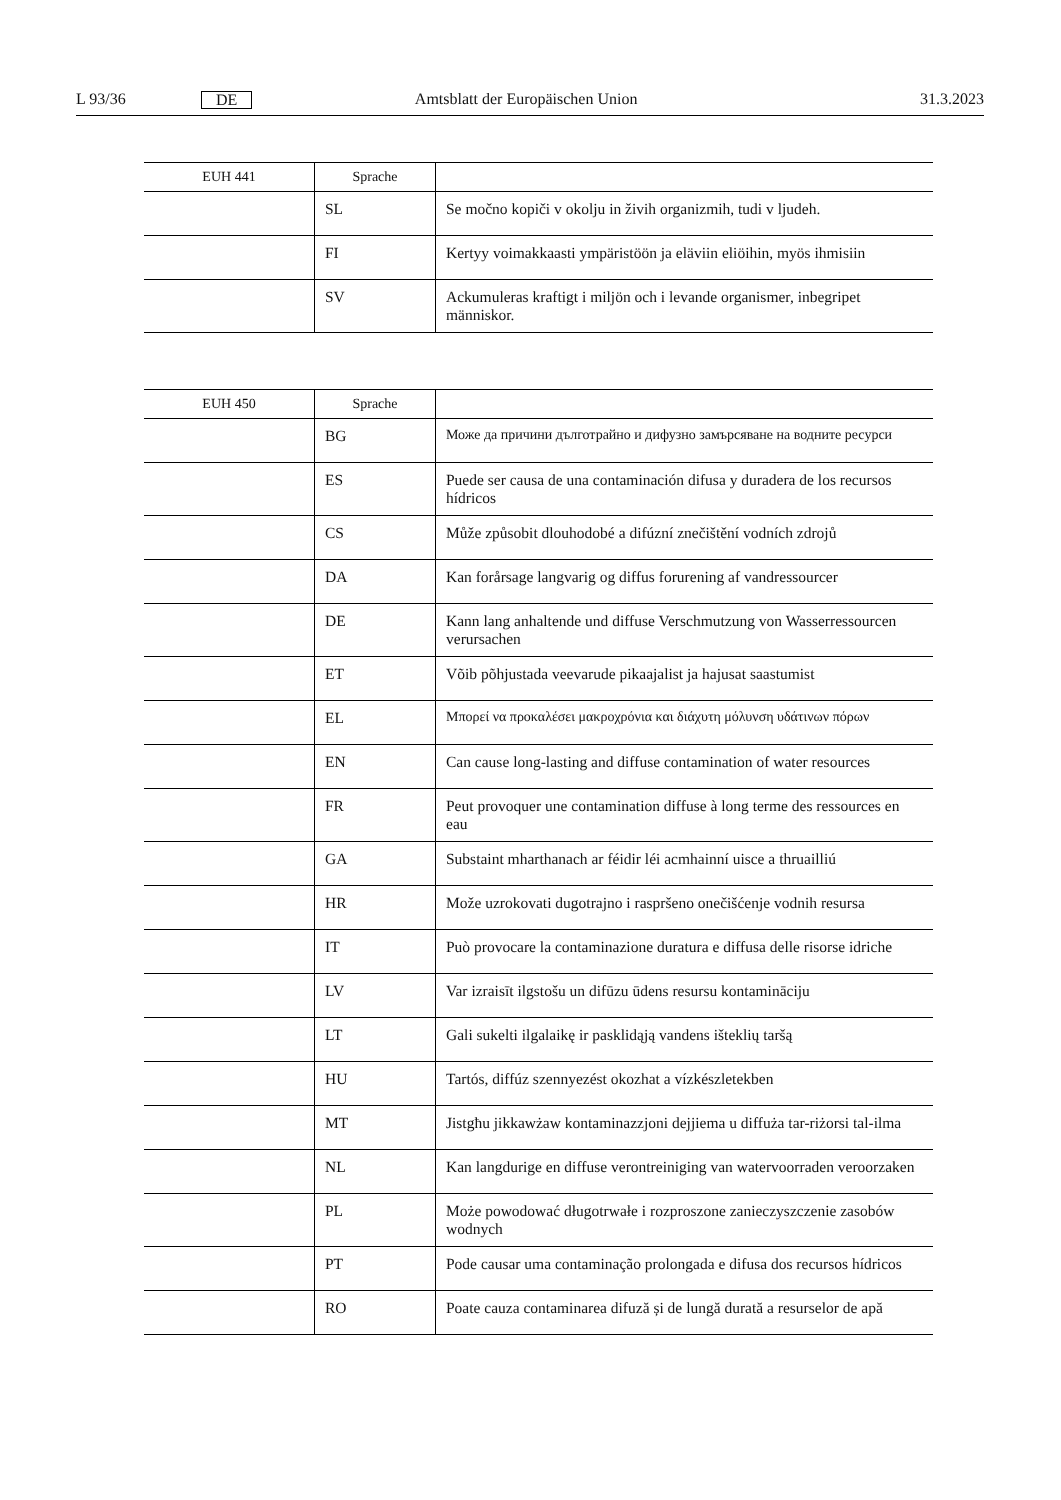L 93/36 DE Amtsblatt der Europäischen Union 31.3.2023
| EUH 441 | Sprache | |
| --- | --- | --- |
| | SL | Se močno kopiči v okolju in živih organizmih, tudi v ljudeh. |
| | FI | Kertyy voimakkaasti ympäristöön ja eläviin eliöihin, myös ihmisiin |
| | SV | Ackumuleras kraftigt i miljön och i levande organismer, inbegripet människor. |
| EUH 450 | Sprache | |
| --- | --- | --- |
| | BG | Може да причини дълготрайно и дифузно замърсяване на водните ресурси |
| | ES | Puede ser causa de una contaminación difusa y duradera de los recursos hídricos |
| | CS | Může způsobit dlouhodobé a difúzní znečištění vodních zdrojů |
| | DA | Kan forårsage langvarig og diffus forurening af vandressourcer |
| | DE | Kann lang anhaltende und diffuse Verschmutzung von Wasserressourcen verursachen |
| | ET | Võib põhjustada veevarude pikaajalist ja hajusat saastumist |
| | EL | Μπορεί να προκαλέσει μακροχρόνια και διάχυτη μόλυνση υδάτινων πόρων |
| | EN | Can cause long-lasting and diffuse contamination of water resources |
| | FR | Peut provoquer une contamination diffuse à long terme des ressources en eau |
| | GA | Substaint mharthanach ar féidir léi acmhainní uisce a thruailliú |
| | HR | Može uzrokovati dugotrajno i raspršeno onečišćenje vodnih resursa |
| | IT | Può provocare la contaminazione duratura e diffusa delle risorse idriche |
| | LV | Var izraisīt ilgstošu un difūzu ūdens resursu kontamināciju |
| | LT | Gali sukelti ilgalaikę ir pasklidąją vandens išteklių taršą |
| | HU | Tartós, diffúz szennyezést okozhat a vízkészletekben |
| | MT | Jistgħu jikkawżaw kontaminazzjoni dejjiema u diffuża tar-riżorsi tal-ilma |
| | NL | Kan langdurige en diffuse verontreiniging van watervoorraden veroorzaken |
| | PL | Może powodować długotrwałe i rozproszone zanieczyszczenie zasobów wodnych |
| | PT | Pode causar uma contaminação prolongada e difusa dos recursos hídricos |
| | RO | Poate cauza contaminarea difuză și de lungă durată a resurselor de apă |